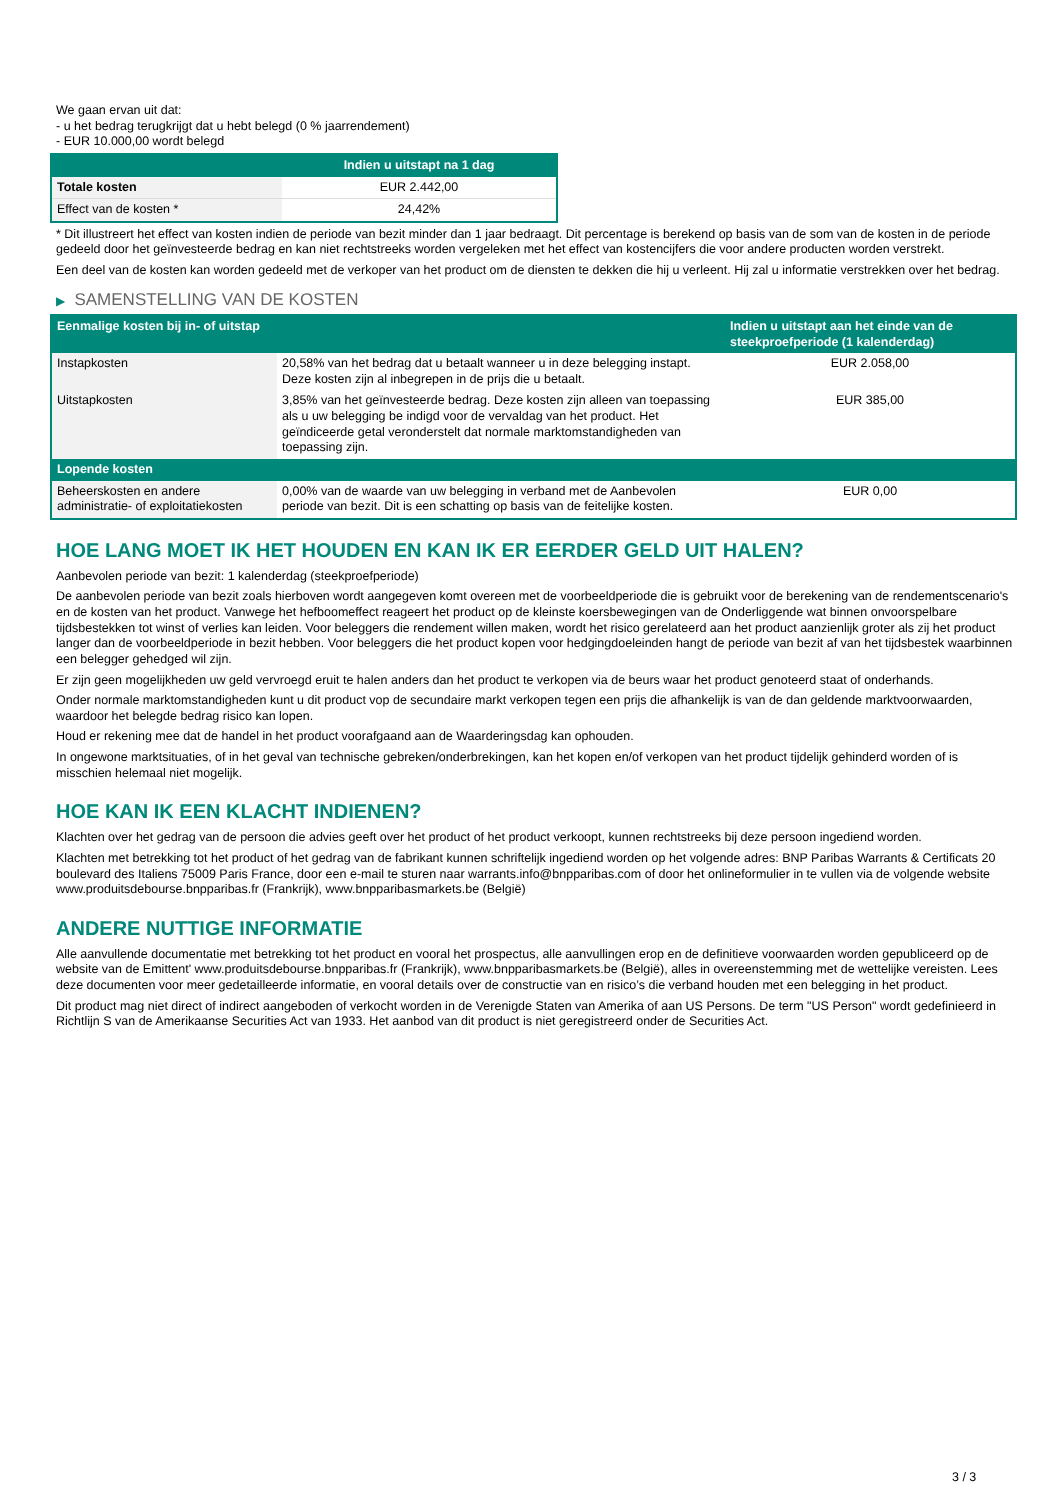We gaan ervan uit dat:
- u het bedrag terugkrijgt dat u hebt belegd (0 % jaarrendement)
- EUR 10.000,00 wordt belegd
| | Indien u uitstapt na 1 dag |
| --- | --- |
| Totale kosten | EUR 2.442,00 |
| Effect van de kosten * | 24,42% |
* Dit illustreert het effect van kosten indien de periode van bezit minder dan 1 jaar bedraagt. Dit percentage is berekend op basis van de som van de kosten in de periode gedeeld door het geïnvesteerde bedrag en kan niet rechtstreeks worden vergeleken met het effect van kostencijfers die voor andere producten worden verstrekt.
Een deel van de kosten kan worden gedeeld met de verkoper van het product om de diensten te dekken die hij u verleent. Hij zal u informatie verstrekken over het bedrag.
▶ SAMENSTELLING VAN DE KOSTEN
| Eenmalige kosten bij in- of uitstap | | Indien u uitstapt aan het einde van de steekproefperiode (1 kalenderdag) |
| --- | --- | --- |
| Instapkosten | 20,58% van het bedrag dat u betaalt wanneer u in deze belegging instapt. Deze kosten zijn al inbegrepen in de prijs die u betaalt. | EUR 2.058,00 |
| Uitstapkosten | 3,85% van het geïnvesteerde bedrag. Deze kosten zijn alleen van toepassing als u uw belegging be indigd voor de vervaldag van het product. Het geïndiceerde getal veronderstelt dat normale marktomstandigheden van toepassing zijn. | EUR 385,00 |
| Lopende kosten | | |
| Beheerskosten en andere administratie- of exploitatiekosten | 0,00% van de waarde van uw belegging in verband met de Aanbevolen periode van bezit. Dit is een schatting op basis van de feitelijke kosten. | EUR 0,00 |
HOE LANG MOET IK HET HOUDEN EN KAN IK ER EERDER GELD UIT HALEN?
Aanbevolen periode van bezit: 1 kalenderdag (steekproefperiode)
De aanbevolen periode van bezit zoals hierboven wordt aangegeven komt overeen met de voorbeeldperiode die is gebruikt voor de berekening van de rendementscenario's en de kosten van het product. Vanwege het hefboomeffect reageert het product op de kleinste koersbewegingen van de Onderliggende wat binnen onvoorspelbare tijdsbestekken tot winst of verlies kan leiden. Voor beleggers die rendement willen maken, wordt het risico gerelateerd aan het product aanzienlijk groter als zij het product langer dan de voorbeeldperiode in bezit hebben. Voor beleggers die het product kopen voor hedgingdoeleinden hangt de periode van bezit af van het tijdsbestek waarbinnen een belegger gehedged wil zijn.
Er zijn geen mogelijkheden uw geld vervroegd eruit te halen anders dan het product te verkopen via de beurs waar het product genoteerd staat of onderhands.
Onder normale marktomstandigheden kunt u dit product vop de secundaire markt verkopen tegen een prijs die afhankelijk is van de dan geldende marktvoorwaarden, waardoor het belegde bedrag risico kan lopen.
Houd er rekening mee dat de handel in het product voorafgaand aan de Waarderingsdag kan ophouden.
In ongewone marktsituaties, of in het geval van technische gebreken/onderbrekingen, kan het kopen en/of verkopen van het product tijdelijk gehinderd worden of is misschien helemaal niet mogelijk.
HOE KAN IK EEN KLACHT INDIENEN?
Klachten over het gedrag van de persoon die advies geeft over het product of het product verkoopt, kunnen rechtstreeks bij deze persoon ingediend worden.
Klachten met betrekking tot het product of het gedrag van de fabrikant kunnen schriftelijk ingediend worden op het volgende adres: BNP Paribas Warrants & Certificats 20 boulevard des Italiens 75009 Paris France, door een e-mail te sturen naar warrants.info@bnpparibas.com of door het onlineformulier in te vullen via de volgende website www.produitsdebourse.bnpparibas.fr (Frankrijk), www.bnpparibasmarkets.be (België)
ANDERE NUTTIGE INFORMATIE
Alle aanvullende documentatie met betrekking tot het product en vooral het prospectus, alle aanvullingen erop en de definitieve voorwaarden worden gepubliceerd op de website van de Emittent' www.produitsdebourse.bnpparibas.fr (Frankrijk), www.bnpparibasmarkets.be (België), alles in overeenstemming met de wettelijke vereisten. Lees deze documenten voor meer gedetailleerde informatie, en vooral details over de constructie van en risico’s die verband houden met een belegging in het product.
Dit product mag niet direct of indirect aangeboden of verkocht worden in de Verenigde Staten van Amerika of aan US Persons. De term "US Person" wordt gedefinieerd in Richtlijn S van de Amerikaanse Securities Act van 1933. Het aanbod van dit product is niet geregistreerd onder de Securities Act.
3 / 3